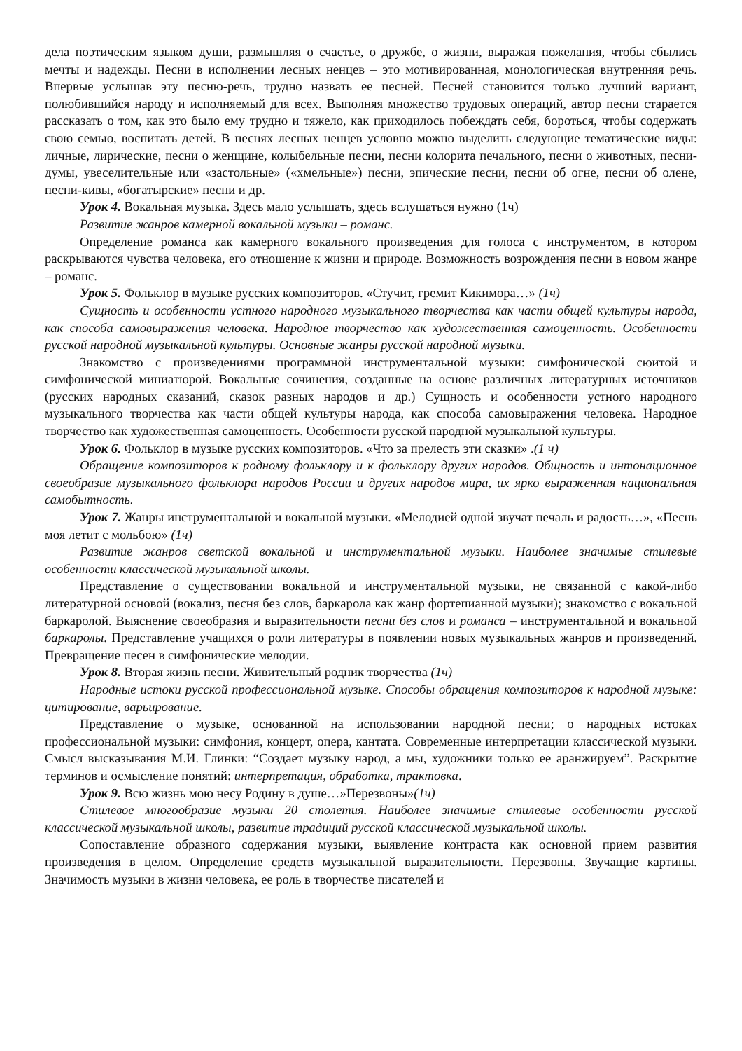дела поэтическим языком души, размышляя о счастье, о дружбе, о жизни, выражая пожелания, чтобы сбылись мечты и надежды. Песни в исполнении лесных ненцев – это мотивированная, монологическая внутренняя речь. Впервые услышав эту песню-речь, трудно назвать ее песней. Песней становится только лучший вариант, полюбившийся народу и исполняемый для всех. Выполняя множество трудовых операций, автор песни старается рассказать о том, как это было ему трудно и тяжело, как приходилось побеждать себя, бороться, чтобы содержать свою семью, воспитать детей. В песнях лесных ненцев условно можно выделить следующие тематические виды: личные, лирические, песни о женщине, колыбельные песни, песни колорита печального, песни о животных, песни-думы, увеселительные или «застольные» («хмельные») песни, эпические песни, песни об огне, песни об олене, песни-кивы, «богатырские» песни и др.
Урок 4. Вокальная музыка. Здесь мало услышать, здесь вслушаться нужно (1ч)
Развитие жанров камерной вокальной музыки – романс.
Определение романса как камерного вокального произведения для голоса с инструментом, в котором раскрываются чувства человека, его отношение к жизни и природе. Возможность возрождения песни в новом жанре – романс.
Урок 5. Фольклор в музыке русских композиторов. «Стучит, гремит Кикимора…» (1ч)
Сущность и особенности устного народного музыкального творчества как части общей культуры народа, как способа самовыражения человека. Народное творчество как художественная самоценность. Особенности русской народной музыкальной культуры. Основные жанры русской народной музыки.
Знакомство с произведениями программной инструментальной музыки: симфонической сюитой и симфонической миниатюрой. Вокальные сочинения, созданные на основе различных литературных источников (русских народных сказаний, сказок разных народов и др.) Сущность и особенности устного народного музыкального творчества как части общей культуры народа, как способа самовыражения человека. Народное творчество как художественная самоценность. Особенности русской народной музыкальной культуры.
Урок 6. Фольклор в музыке русских композиторов. «Что за прелесть эти сказки» .(1 ч)
Обращение композиторов к родному фольклору и к фольклору других народов. Общность и интонационное своеобразие музыкального фольклора народов России и других народов мира, их ярко выраженная национальная самобытность.
Урок 7. Жанры инструментальной и вокальной музыки. «Мелодией одной звучат печаль и радость…», «Песнь моя летит с мольбою» (1ч)
Развитие жанров светской вокальной и инструментальной музыки. Наиболее значимые стилевые особенности классической музыкальной школы.
Представление о существовании вокальной и инструментальной музыки, не связанной с какой-либо литературной основой (вокализ, песня без слов, баркарола как жанр фортепианной музыки); знакомство с вокальной баркаролой. Выяснение своеобразия и выразительности песни без слов и романса – инструментальной и вокальной баркаролы. Представление учащихся о роли литературы в появлении новых музыкальных жанров и произведений. Превращение песен в симфонические мелодии.
Урок 8. Вторая жизнь песни. Живительный родник творчества (1ч)
Народные истоки русской профессиональной музыке. Способы обращения композиторов к народной музыке: цитирование, варьирование.
Представление о музыке, основанной на использовании народной песни; о народных истоках профессиональной музыки: симфония, концерт, опера, кантата. Современные интерпретации классической музыки. Смысл высказывания М.И. Глинки: “Создает музыку народ, а мы, художники только ее аранжируем”. Раскрытие терминов и осмысление понятий: интерпретация, обработка, трактовка.
Урок 9. Всю жизнь мою несу Родину в душе…»Перезвоны»(1ч)
Стилевое многообразие музыки 20 столетия. Наиболее значимые стилевые особенности русской классической музыкальной школы, развитие традиций русской классической музыкальной школы.
Сопоставление образного содержания музыки, выявление контраста как основной прием развития произведения в целом. Определение средств музыкальной выразительности. Перезвоны. Звучащие картины. Значимость музыки в жизни человека, ее роль в творчестве писателей и